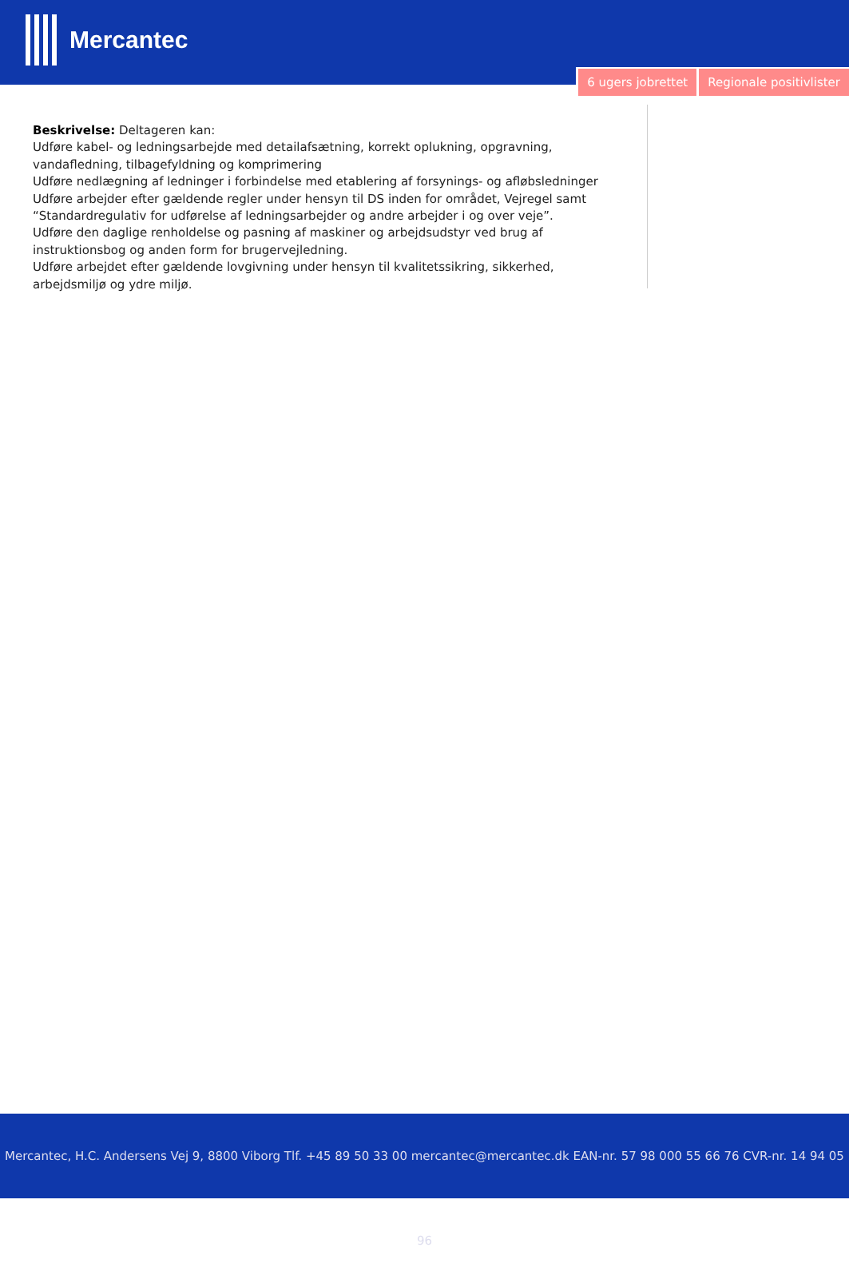Mercantec
6 ugers jobrettet Regionale positivlister
Beskrivelse: Deltageren kan:
Udføre kabel- og ledningsarbejde med detailafsætning, korrekt oplukning, opgravning, vandafledning, tilbagefyldning og komprimering
Udføre nedlægning af ledninger i forbindelse med etablering af forsynings- og afløbsledninger
Udføre arbejder efter gældende regler under hensyn til DS inden for området, Vejregel samt “Standardregulativ for udførelse af ledningsarbejder og andre arbejder i og over veje”.
Udføre den daglige renholdelse og pasning af maskiner og arbejdsudstyr ved brug af instruktionsbog og anden form for brugervejledning.
Udføre arbejdet efter gældende lovgivning under hensyn til kvalitetssikring, sikkerhed, arbejdsmiljø og ydre miljø.
Mercantec, H.C. Andersens Vej 9, 8800 Viborg Tlf. +45 89 50 33 00 mercantec@mercantec.dk EAN-nr. 57 98 000 55 66 76 CVR-nr. 14 94 05 96